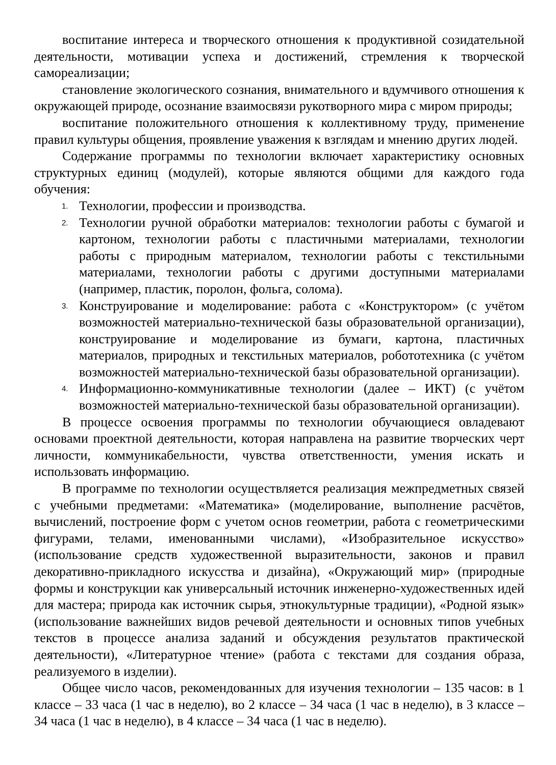воспитание интереса и творческого отношения к продуктивной созидательной деятельности, мотивации успеха и достижений, стремления к творческой самореализации;
становление экологического сознания, внимательного и вдумчивого отношения к окружающей природе, осознание взаимосвязи рукотворного мира с миром природы;
воспитание положительного отношения к коллективному труду, применение правил культуры общения, проявление уважения к взглядам и мнению других людей.
Содержание программы по технологии включает характеристику основных структурных единиц (модулей), которые являются общими для каждого года обучения:
1. Технологии, профессии и производства.
2. Технологии ручной обработки материалов: технологии работы с бумагой и картоном, технологии работы с пластичными материалами, технологии работы с природным материалом, технологии работы с текстильными материалами, технологии работы с другими доступными материалами (например, пластик, поролон, фольга, солома).
3. Конструирование и моделирование: работа с «Конструктором» (с учётом возможностей материально-технической базы образовательной организации), конструирование и моделирование из бумаги, картона, пластичных материалов, природных и текстильных материалов, робототехника (с учётом возможностей материально-технической базы образовательной организации).
4. Информационно-коммуникативные технологии (далее – ИКТ) (с учётом возможностей материально-технической базы образовательной организации).
В процессе освоения программы по технологии обучающиеся овладевают основами проектной деятельности, которая направлена на развитие творческих черт личности, коммуникабельности, чувства ответственности, умения искать и использовать информацию.
В программе по технологии осуществляется реализация межпредметных связей с учебными предметами: «Математика» (моделирование, выполнение расчётов, вычислений, построение форм с учетом основ геометрии, работа с геометрическими фигурами, телами, именованными числами), «Изобразительное искусство» (использование средств художественной выразительности, законов и правил декоративно-прикладного искусства и дизайна), «Окружающий мир» (природные формы и конструкции как универсальный источник инженерно-художественных идей для мастера; природа как источник сырья, этнокультурные традиции), «Родной язык» (использование важнейших видов речевой деятельности и основных типов учебных текстов в процессе анализа заданий и обсуждения результатов практической деятельности), «Литературное чтение» (работа с текстами для создания образа, реализуемого в изделии).
Общее число часов, рекомендованных для изучения технологии – 135 часов: в 1 классе – 33 часа (1 час в неделю), во 2 классе – 34 часа (1 час в неделю), в 3 классе – 34 часа (1 час в неделю), в 4 классе – 34 часа (1 час в неделю).